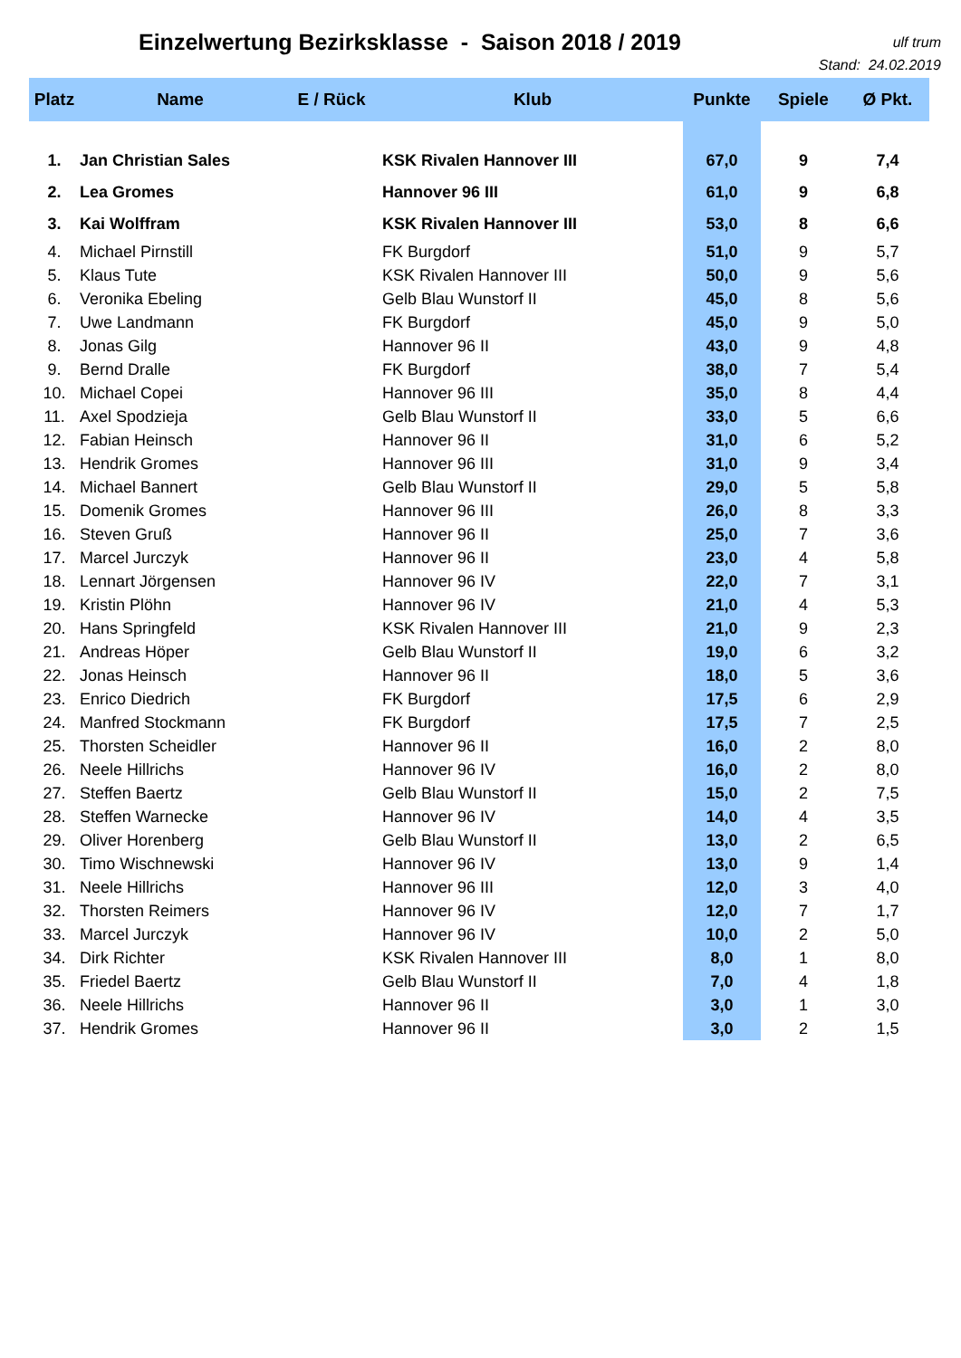Einzelwertung Bezirksklasse - Saison 2018 / 2019
ulf trum
Stand: 24.02.2019
| Platz | Name | E / Rück | Klub | Punkte | Spiele | Ø Pkt. |
| --- | --- | --- | --- | --- | --- | --- |
| 1. | Jan Christian Sales | | KSK Rivalen Hannover III | 67,0 | 9 | 7,4 |
| 2. | Lea Gromes | | Hannover 96 III | 61,0 | 9 | 6,8 |
| 3. | Kai Wolffram | | KSK Rivalen Hannover III | 53,0 | 8 | 6,6 |
| 4. | Michael Pirnstill | | FK Burgdorf | 51,0 | 9 | 5,7 |
| 5. | Klaus Tute | | KSK Rivalen Hannover III | 50,0 | 9 | 5,6 |
| 6. | Veronika Ebeling | | Gelb Blau Wunstorf II | 45,0 | 8 | 5,6 |
| 7. | Uwe Landmann | | FK Burgdorf | 45,0 | 9 | 5,0 |
| 8. | Jonas Gilg | | Hannover 96 II | 43,0 | 9 | 4,8 |
| 9. | Bernd Dralle | | FK Burgdorf | 38,0 | 7 | 5,4 |
| 10. | Michael Copei | | Hannover 96 III | 35,0 | 8 | 4,4 |
| 11. | Axel Spodzieja | | Gelb Blau Wunstorf II | 33,0 | 5 | 6,6 |
| 12. | Fabian Heinsch | | Hannover 96 II | 31,0 | 6 | 5,2 |
| 13. | Hendrik Gromes | | Hannover 96 III | 31,0 | 9 | 3,4 |
| 14. | Michael Bannert | | Gelb Blau Wunstorf II | 29,0 | 5 | 5,8 |
| 15. | Domenik Gromes | | Hannover 96 III | 26,0 | 8 | 3,3 |
| 16. | Steven Gruß | | Hannover 96 II | 25,0 | 7 | 3,6 |
| 17. | Marcel Jurczyk | | Hannover 96 II | 23,0 | 4 | 5,8 |
| 18. | Lennart Jörgensen | | Hannover 96 IV | 22,0 | 7 | 3,1 |
| 19. | Kristin Plöhn | | Hannover 96 IV | 21,0 | 4 | 5,3 |
| 20. | Hans Springfeld | | KSK Rivalen Hannover III | 21,0 | 9 | 2,3 |
| 21. | Andreas Höper | | Gelb Blau Wunstorf II | 19,0 | 6 | 3,2 |
| 22. | Jonas Heinsch | | Hannover 96 II | 18,0 | 5 | 3,6 |
| 23. | Enrico Diedrich | | FK Burgdorf | 17,5 | 6 | 2,9 |
| 24. | Manfred Stockmann | | FK Burgdorf | 17,5 | 7 | 2,5 |
| 25. | Thorsten Scheidler | | Hannover 96 II | 16,0 | 2 | 8,0 |
| 26. | Neele Hillrichs | | Hannover 96 IV | 16,0 | 2 | 8,0 |
| 27. | Steffen Baertz | | Gelb Blau Wunstorf II | 15,0 | 2 | 7,5 |
| 28. | Steffen Warnecke | | Hannover 96 IV | 14,0 | 4 | 3,5 |
| 29. | Oliver Horenberg | | Gelb Blau Wunstorf II | 13,0 | 2 | 6,5 |
| 30. | Timo Wischnewski | | Hannover 96 IV | 13,0 | 9 | 1,4 |
| 31. | Neele Hillrichs | | Hannover 96 III | 12,0 | 3 | 4,0 |
| 32. | Thorsten Reimers | | Hannover 96 IV | 12,0 | 7 | 1,7 |
| 33. | Marcel Jurczyk | | Hannover 96 IV | 10,0 | 2 | 5,0 |
| 34. | Dirk Richter | | KSK Rivalen Hannover III | 8,0 | 1 | 8,0 |
| 35. | Friedel Baertz | | Gelb Blau Wunstorf II | 7,0 | 4 | 1,8 |
| 36. | Neele Hillrichs | | Hannover 96 II | 3,0 | 1 | 3,0 |
| 37. | Hendrik Gromes | | Hannover 96 II | 3,0 | 2 | 1,5 |